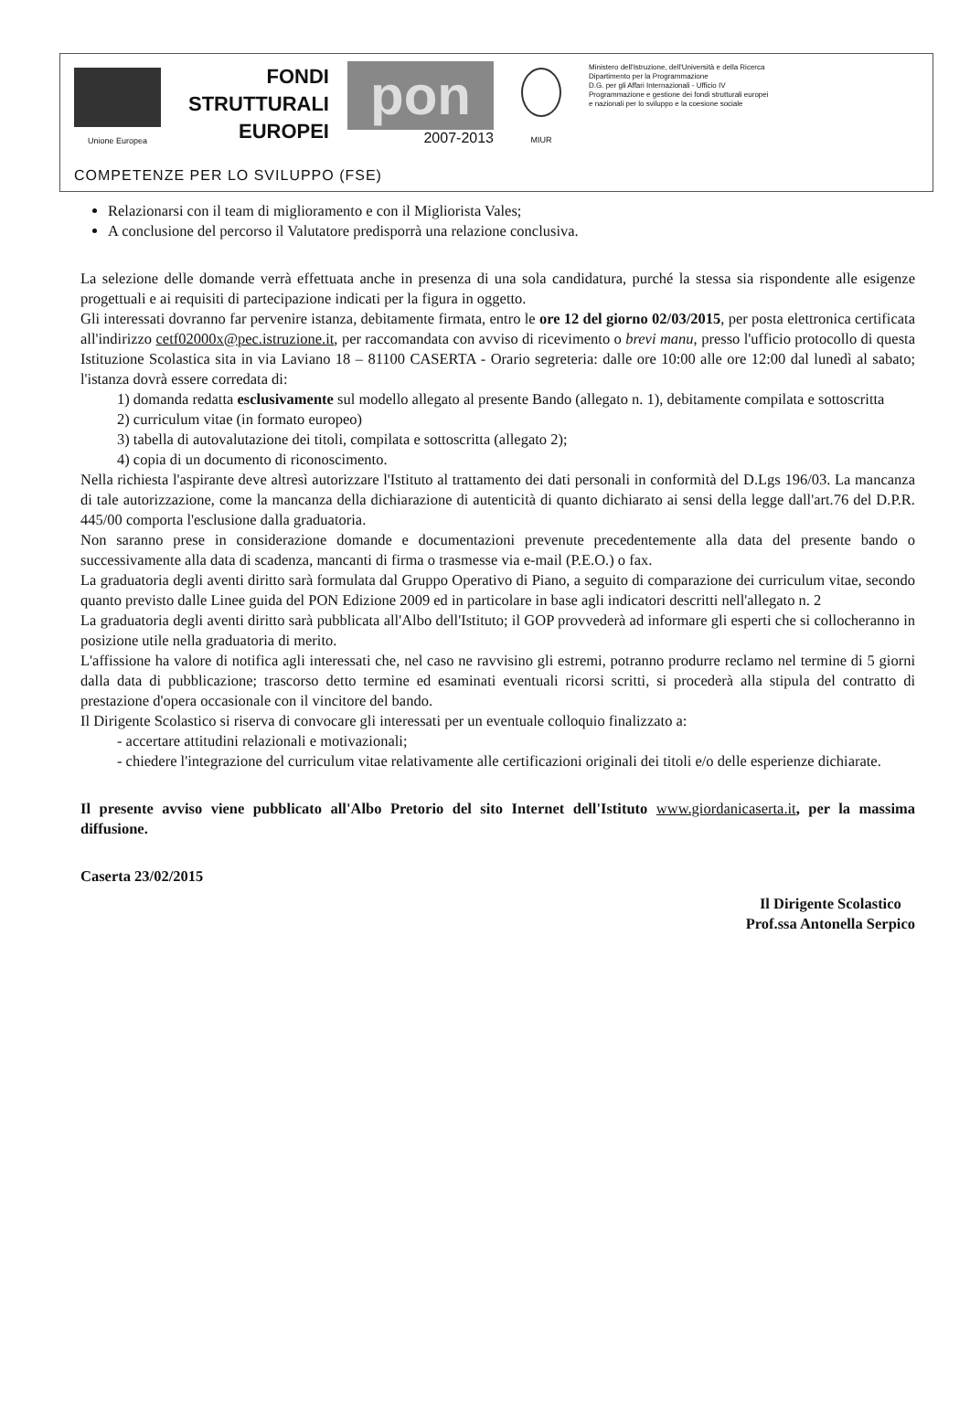Unione Europea
FONDI
STRUTTURALI
EUROPEI
pon
2007-2013
MIUR
Ministero dell'Istruzione, dell'Università e della Ricerca
Dipartimento per la Programmazione
D.G. per gli Affari Internazionali - Ufficio IV
Programmazione e gestione dei fondi strutturali europei
e nazionali per lo sviluppo e la coesione sociale
COMPETENZE PER LO SVILUPPO (FSE)
Relazionarsi con il team di miglioramento e con il Migliorista Vales;
A conclusione del percorso il Valutatore predisporrà una relazione conclusiva.
La selezione delle domande verrà effettuata anche in presenza di una sola candidatura, purché la stessa sia rispondente alle esigenze progettuali e ai requisiti di partecipazione indicati per la figura in oggetto.
Gli interessati dovranno far pervenire istanza, debitamente firmata, entro le ore 12 del giorno 02/03/2015, per posta elettronica certificata all'indirizzo cetf02000x@pec.istruzione.it, per raccomandata con avviso di ricevimento o brevi manu, presso l'ufficio protocollo di questa Istituzione Scolastica sita in via Laviano 18 – 81100 CASERTA - Orario segreteria: dalle ore 10:00 alle ore 12:00 dal lunedì al sabato; l'istanza dovrà essere corredata di:
1) domanda redatta esclusivamente sul modello allegato al presente Bando (allegato n. 1), debitamente compilata e sottoscritta
2) curriculum vitae (in formato europeo)
3) tabella di autovalutazione dei titoli, compilata e sottoscritta (allegato 2);
4) copia di un documento di riconoscimento.
Nella richiesta l'aspirante deve altresì autorizzare l'Istituto al trattamento dei dati personali in conformità del D.Lgs 196/03. La mancanza di tale autorizzazione, come la mancanza della dichiarazione di autenticità di quanto dichiarato ai sensi della legge dall'art.76 del D.P.R. 445/00 comporta l'esclusione dalla graduatoria.
Non saranno prese in considerazione domande e documentazioni prevenute precedentemente alla data del presente bando o successivamente alla data di scadenza, mancanti di firma o trasmesse via e-mail (P.E.O.) o fax.
La graduatoria degli aventi diritto sarà formulata dal Gruppo Operativo di Piano, a seguito di comparazione dei curriculum vitae, secondo quanto previsto dalle Linee guida del PON Edizione 2009 ed in particolare in base agli indicatori descritti nell'allegato n. 2
La graduatoria degli aventi diritto sarà pubblicata all'Albo dell'Istituto; il GOP provvederà ad informare gli esperti che si collocheranno in posizione utile nella graduatoria di merito.
L'affissione ha valore di notifica agli interessati che, nel caso ne ravvisino gli estremi, potranno produrre reclamo nel termine di 5 giorni dalla data di pubblicazione; trascorso detto termine ed esaminati eventuali ricorsi scritti, si procederà alla stipula del contratto di prestazione d'opera occasionale con il vincitore del bando.
Il Dirigente Scolastico si riserva di convocare gli interessati per un eventuale colloquio finalizzato a:
- accertare attitudini relazionali e motivazionali;
- chiedere l'integrazione del curriculum vitae relativamente alle certificazioni originali dei titoli e/o delle esperienze dichiarate.
Il presente avviso viene pubblicato all'Albo Pretorio del sito Internet dell'Istituto www.giordanicaserta.it, per la massima diffusione.
Caserta 23/02/2015
Il Dirigente Scolastico
Prof.ssa Antonella Serpico